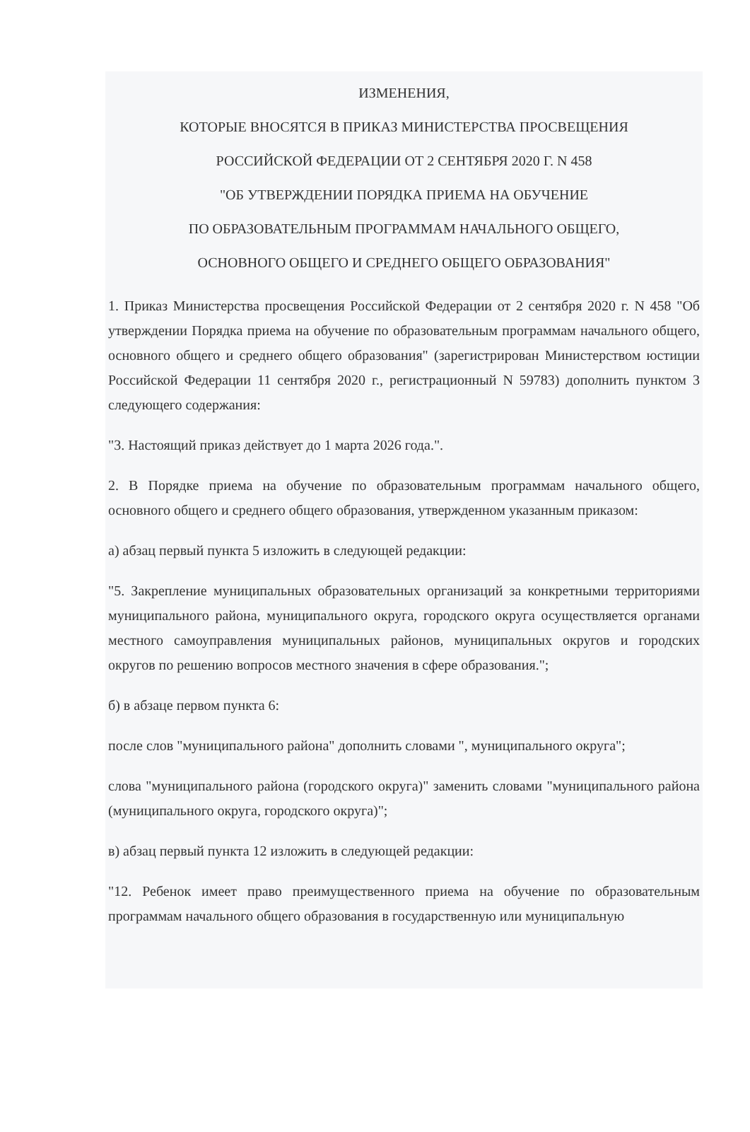ИЗМЕНЕНИЯ,
КОТОРЫЕ ВНОСЯТСЯ В ПРИКАЗ МИНИСТЕРСТВА ПРОСВЕЩЕНИЯ
РОССИЙСКОЙ ФЕДЕРАЦИИ ОТ 2 СЕНТЯБРЯ 2020 Г. N 458
"ОБ УТВЕРЖДЕНИИ ПОРЯДКА ПРИЕМА НА ОБУЧЕНИЕ
ПО ОБРАЗОВАТЕЛЬНЫМ ПРОГРАММАМ НАЧАЛЬНОГО ОБЩЕГО,
ОСНОВНОГО ОБЩЕГО И СРЕДНЕГО ОБЩЕГО ОБРАЗОВАНИЯ"
1. Приказ Министерства просвещения Российской Федерации от 2 сентября 2020 г. N 458 "Об утверждении Порядка приема на обучение по образовательным программам начального общего, основного общего и среднего общего образования" (зарегистрирован Министерством юстиции Российской Федерации 11 сентября 2020 г., регистрационный N 59783) дополнить пунктом 3 следующего содержания:
"3. Настоящий приказ действует до 1 марта 2026 года.".
2. В Порядке приема на обучение по образовательным программам начального общего, основного общего и среднего общего образования, утвержденном указанным приказом:
а) абзац первый пункта 5 изложить в следующей редакции:
"5. Закрепление муниципальных образовательных организаций за конкретными территориями муниципального района, муниципального округа, городского округа осуществляется органами местного самоуправления муниципальных районов, муниципальных округов и городских округов по решению вопросов местного значения в сфере образования.";
б) в абзаце первом пункта 6:
после слов "муниципального района" дополнить словами ", муниципального округа";
слова "муниципального района (городского округа)" заменить словами "муниципального района (муниципального округа, городского округа)";
в) абзац первый пункта 12 изложить в следующей редакции:
"12. Ребенок имеет право преимущественного приема на обучение по образовательным программам начального общего образования в государственную или муниципальную